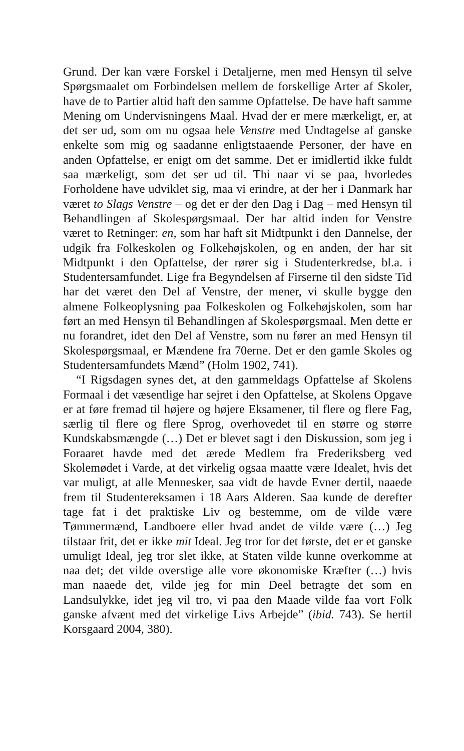Grund. Der kan være Forskel i Detaljerne, men med Hensyn til selve Spørgsmaalet om Forbindelsen mellem de forskellige Arter af Skoler, have de to Partier altid haft den samme Opfattelse. De have haft samme Mening om Undervisningens Maal. Hvad der er mere mærkeligt, er, at det ser ud, som om nu ogsaa hele Venstre med Undtagelse af ganske enkelte som mig og saadanne enligtstaaende Personer, der have en anden Opfattelse, er enigt om det samme. Det er imidlertid ikke fuldt saa mærkeligt, som det ser ud til. Thi naar vi se paa, hvorledes Forholdene have udviklet sig, maa vi erindre, at der her i Danmark har været to Slags Venstre – og det er der den Dag i Dag – med Hensyn til Behandlingen af Skolespørgsmaal. Der har altid inden for Venstre været to Retninger: en, som har haft sit Midtpunkt i den Dannelse, der udgik fra Folkeskolen og Folkehøjskolen, og en anden, der har sit Midtpunkt i den Opfattelse, der rører sig i Studenterkredse, bl.a. i Studentersamfundet. Lige fra Begyndelsen af Firserne til den sidste Tid har det været den Del af Venstre, der mener, vi skulle bygge den almene Folkeoplysning paa Folkeskolen og Folkehøjskolen, som har ført an med Hensyn til Behandlingen af Skolespørgsmaal. Men dette er nu forandret, idet den Del af Venstre, som nu fører an med Hensyn til Skolespørgsmaal, er Mændene fra 70erne. Det er den gamle Skoles og Studentersamfundets Mænd” (Holm 1902, 741).
“I Rigsdagen synes det, at den gammeldags Opfattelse af Skolens Formaal i det væsentlige har sejret i den Opfattelse, at Skolens Opgave er at føre fremad til højere og højere Eksamener, til flere og flere Fag, særlig til flere og flere Sprog, overhovedet til en større og større Kundskabs­mængde (…) Det er blevet sagt i den Diskussion, som jeg i Foraaret havde med det ærede Medlem fra Frederiksberg ved Skolemødet i Varde, at det virkelig ogsaa maatte være Idealet, hvis det var muligt, at alle Mennesker, saa vidt de havde Evner dertil, naaede frem til Studentereksamen i 18 Aars Alderen. Saa kunde de derefter tage fat i det praktiske Liv og bestemme, om de vilde være Tømmermænd, Landboere eller hvad andet de vilde være (…) Jeg tilstaar frit, det er ikke mit Ideal. Jeg tror for det første, det er et ganske umuligt Ideal, jeg tror slet ikke, at Staten vilde kunne overkomme at naa det; det vilde overstige alle vore økonomiske Kræfter (…) hvis man naaede det, vilde jeg for min Deel betragte det som en Landsulykke, idet jeg vil tro, vi paa den Maade vilde faa vort Folk ganske afvænt med det virkelige Livs Arbejde” (ibid. 743). Se hertil Korsgaard 2004, 380).